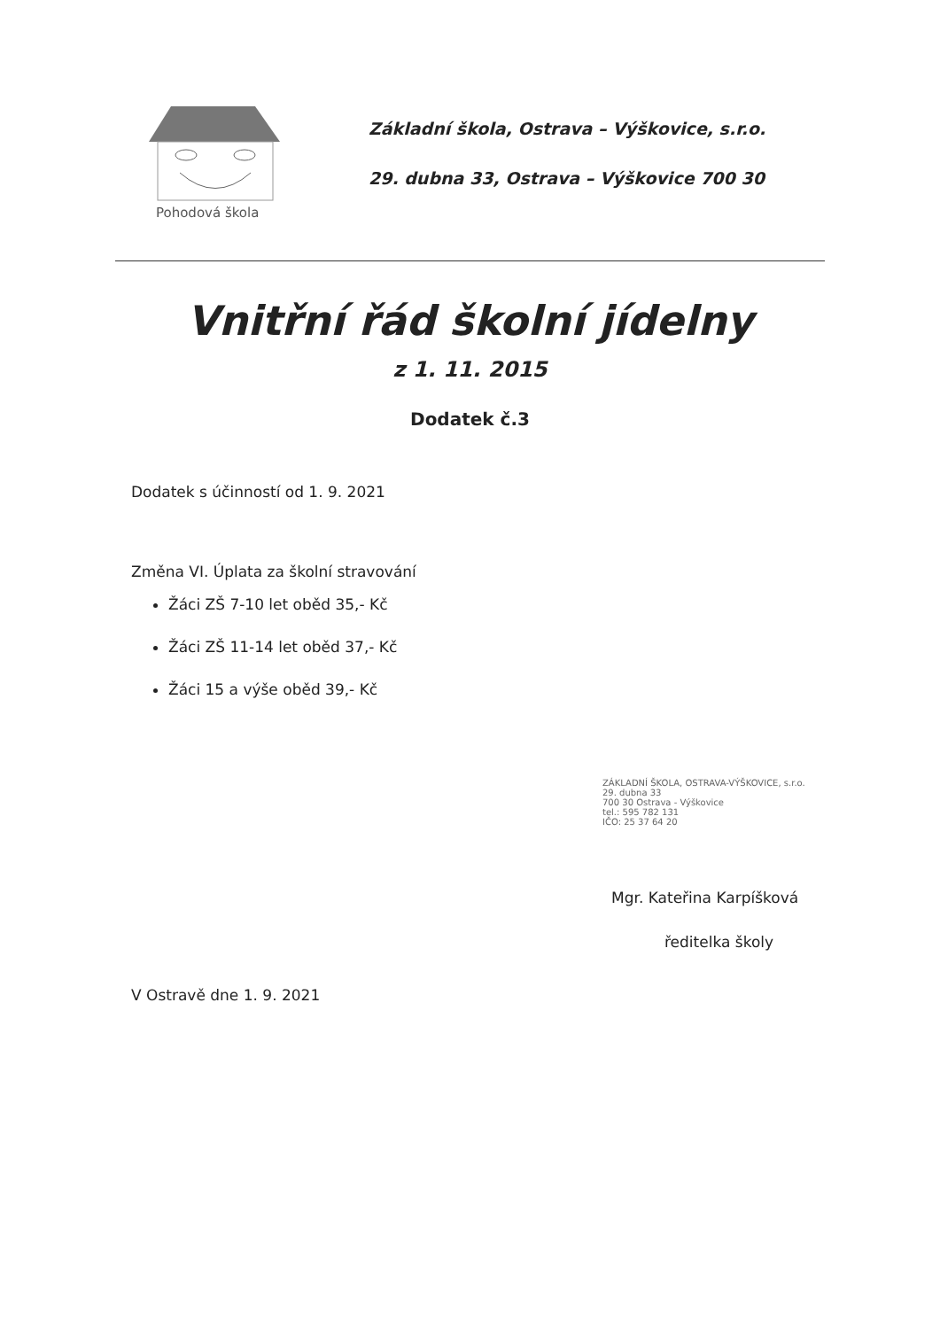Pohodová škola
Základní škola, Ostrava – Výškovice, s.r.o.
29. dubna 33, Ostrava – Výškovice 700 30
Vnitřní řád školní jídelny
z 1. 11. 2015
Dodatek č.3
Dodatek s účinností od 1. 9. 2021
Změna VI. Úplata za školní stravování
Žáci ZŠ 7-10 let oběd 35,- Kč
Žáci ZŠ 11-14 let oběd 37,- Kč
Žáci 15 a výše oběd 39,- Kč
ZÁKLADNÍ ŠKOLA, OSTRAVA-VÝŠKOVICE, s.r.o.
29. dubna 33
700 30 Ostrava - Výškovice
tel.: 595 782 131
IČO: 25 37 64 20
Mgr. Kateřina Karpíšková
ředitelka školy
V Ostravě dne 1. 9. 2021